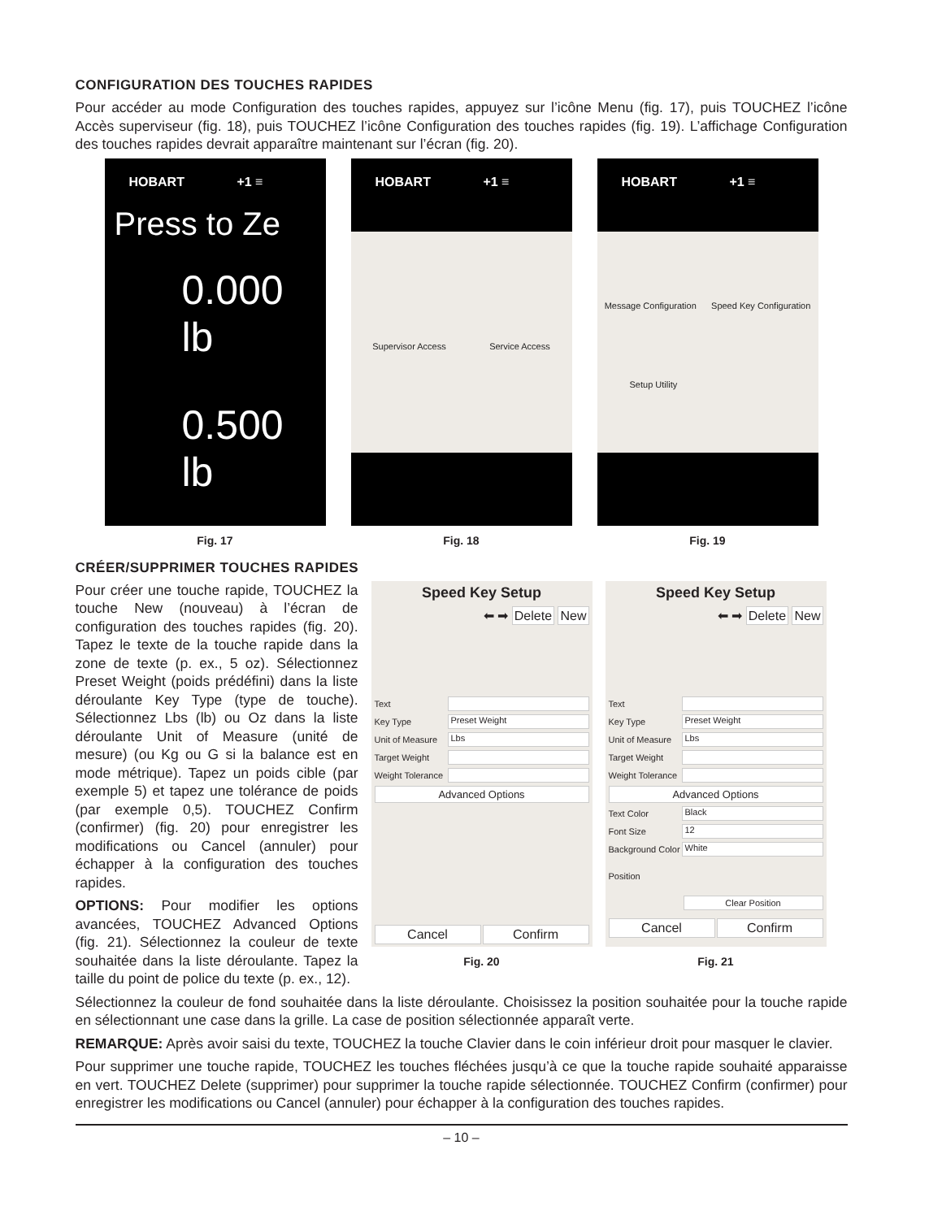CONFIGURATION DES TOUCHES RAPIDES
Pour accéder au mode Configuration des touches rapides, appuyez sur l’icône Menu (fig. 17), puis TOUCHEZ l’icône Accès superviseur (fig. 18), puis TOUCHEZ l’icône Configuration des touches rapides (fig. 19). L’affichage Configuration des touches rapides devrait apparaître maintenant sur l’écran (fig. 20).
HOBART +1 ≡
Press to Ze
0.000 lb
0.500 lb
Fig. 17
HOBART +1 ≡
Supervisor Access Service Access
Fig. 18
HOBART +1 ≡
Message Configuration Speed Key Configuration
Setup Utility
Fig. 19
CRÉER/SUPPRIMER TOUCHES RAPIDES
Pour créer une touche rapide, TOUCHEZ la touche New (nouveau) à l’écran de configuration des touches rapides (fig. 20). Tapez le texte de la touche rapide dans la zone de texte (p. ex., 5 oz). Sélectionnez Preset Weight (poids prédéfini) dans la liste déroulante Key Type (type de touche). Sélectionnez Lbs (lb) ou Oz dans la liste déroulante Unit of Measure (unité de mesure) (ou Kg ou G si la balance est en mode métrique). Tapez un poids cible (par exemple 5) et tapez une tolérance de poids (par exemple 0,5). TOUCHEZ Confirm (confirmer) (fig. 20) pour enregistrer les modifications ou Cancel (annuler) pour échapper à la configuration des touches rapides.
OPTIONS: Pour modifier les options avancées, TOUCHEZ Advanced Options (fig. 21). Sélectionnez la couleur de texte souhaitée dans la liste déroulante. Tapez la taille du point de police du texte (p. ex., 12).
Speed Key Setup
⬅ ➡ Delete New
Text
Key Type
Preset Weight
Unit of Measure
Lbs
Target Weight
Weight Tolerance
Advanced Options
Cancel Confirm
Fig. 20
Speed Key Setup
⬅ ➡ Delete New
Text
Key Type
Preset Weight
Unit of Measure
Lbs
Target Weight
Weight Tolerance
Advanced Options
Text Color
Black
Font Size
12
Background Color
White
Position
Clear Position
Cancel Confirm
Fig. 21
Sélectionnez la couleur de fond souhaitée dans la liste déroulante. Choisissez la position souhaitée pour la touche rapide en sélectionnant une case dans la grille. La case de position sélectionnée apparaît verte.
REMARQUE: Après avoir saisi du texte, TOUCHEZ la touche Clavier dans le coin inférieur droit pour masquer le clavier.
Pour supprimer une touche rapide, TOUCHEZ les touches fléchées jusqu’à ce que la touche rapide souhaité apparaisse en vert. TOUCHEZ Delete (supprimer) pour supprimer la touche rapide sélectionnée. TOUCHEZ Confirm (confirmer) pour enregistrer les modifications ou Cancel (annuler) pour échapper à la configuration des touches rapides.
– 10 –